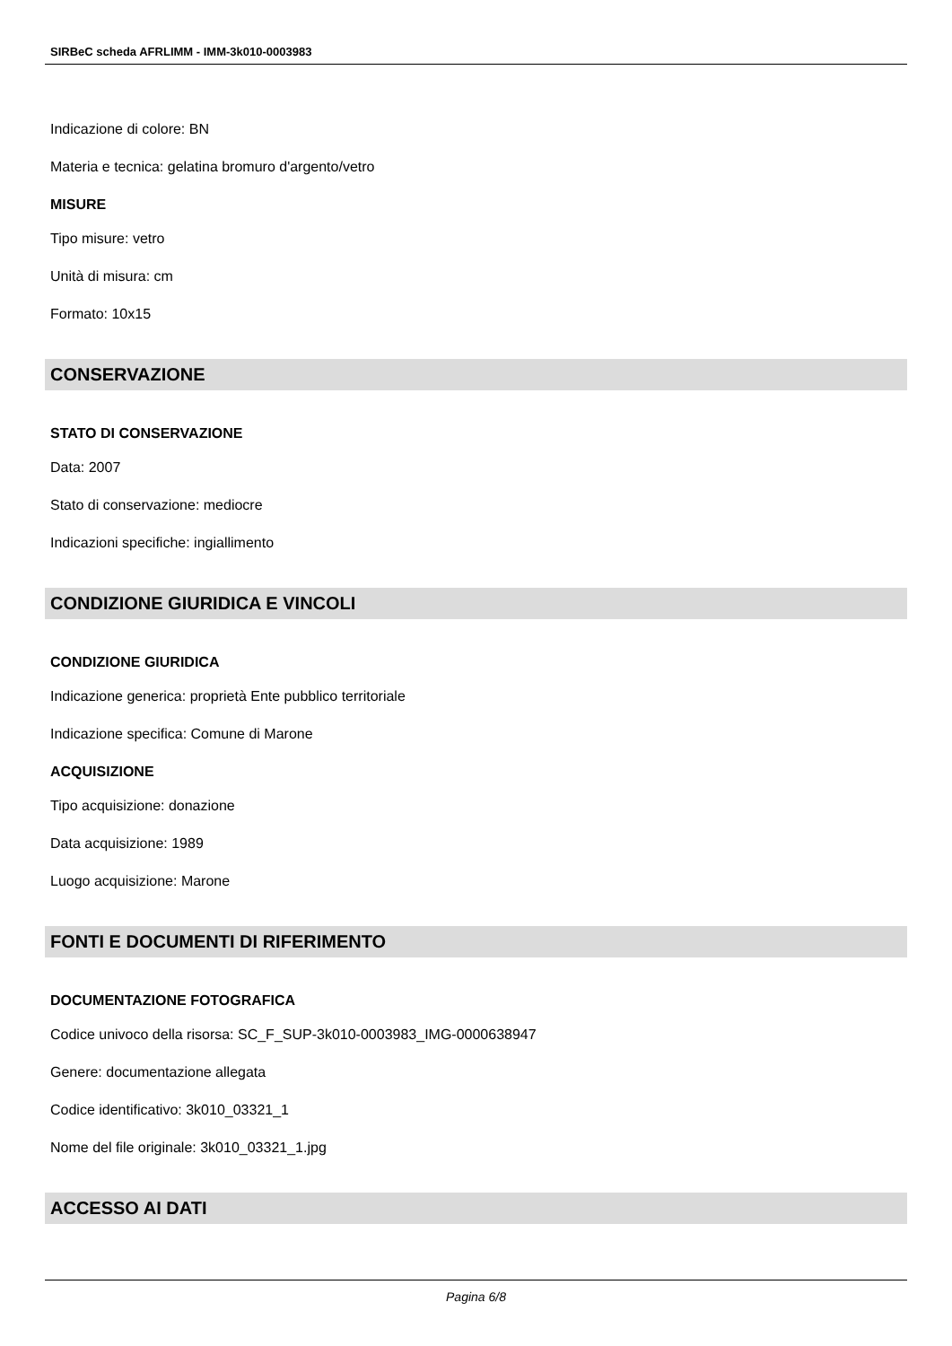SIRBeC scheda AFRLIMM - IMM-3k010-0003983
Indicazione di colore: BN
Materia e tecnica: gelatina bromuro d'argento/vetro
MISURE
Tipo misure: vetro
Unità di misura: cm
Formato: 10x15
CONSERVAZIONE
STATO DI CONSERVAZIONE
Data: 2007
Stato di conservazione: mediocre
Indicazioni specifiche: ingiallimento
CONDIZIONE GIURIDICA E VINCOLI
CONDIZIONE GIURIDICA
Indicazione generica: proprietà Ente pubblico territoriale
Indicazione specifica: Comune di Marone
ACQUISIZIONE
Tipo acquisizione: donazione
Data acquisizione: 1989
Luogo acquisizione: Marone
FONTI E DOCUMENTI DI RIFERIMENTO
DOCUMENTAZIONE FOTOGRAFICA
Codice univoco della risorsa: SC_F_SUP-3k010-0003983_IMG-0000638947
Genere: documentazione allegata
Codice identificativo: 3k010_03321_1
Nome del file originale: 3k010_03321_1.jpg
ACCESSO AI DATI
Pagina 6/8